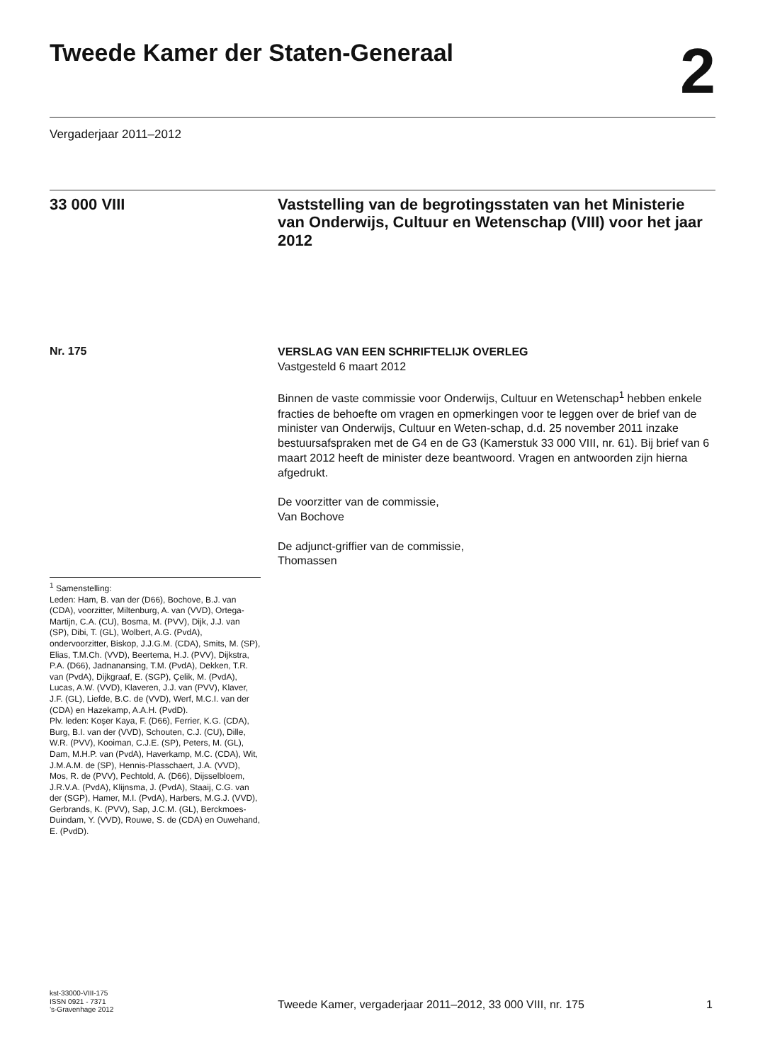Tweede Kamer der Staten-Generaal
2
Vergaderjaar 2011–2012
33 000 VIII
Vaststelling van de begrotingsstaten van het Ministerie van Onderwijs, Cultuur en Wetenschap (VIII) voor het jaar 2012
Nr. 175
VERSLAG VAN EEN SCHRIFTELIJK OVERLEG
Vastgesteld 6 maart 2012
Binnen de vaste commissie voor Onderwijs, Cultuur en Wetenschap<sup>1</sup> hebben enkele fracties de behoefte om vragen en opmerkingen voor te leggen over de brief van de minister van Onderwijs, Cultuur en Weten-schap, d.d. 25 november 2011 inzake bestuursafspraken met de G4 en de G3 (Kamerstuk 33 000 VIII, nr. 61). Bij brief van 6 maart 2012 heeft de minister deze beantwoord. Vragen en antwoorden zijn hierna afgedrukt.
De voorzitter van de commissie,
Van Bochove
De adjunct-griffier van de commissie,
Thomassen
<sup>1</sup> Samenstelling:
Leden: Ham, B. van der (D66), Bochove, B.J. van (CDA), voorzitter, Miltenburg, A. van (VVD), Ortega-Martijn, C.A. (CU), Bosma, M. (PVV), Dijk, J.J. van (SP), Dibi, T. (GL), Wolbert, A.G. (PvdA), ondervoorzitter, Biskop, J.J.G.M. (CDA), Smits, M. (SP), Elias, T.M.Ch. (VVD), Beertema, H.J. (PVV), Dijkstra, P.A. (D66), Jadnanansing, T.M. (PvdA), Dekken, T.R. van (PvdA), Dijkgraaf, E. (SGP), Çelik, M. (PvdA), Lucas, A.W. (VVD), Klaveren, J.J. van (PVV), Klaver, J.F. (GL), Liefde, B.C. de (VVD), Werf, M.C.I. van der (CDA) en Hazekamp, A.A.H. (PvdD).
Plv. leden: Koşer Kaya, F. (D66), Ferrier, K.G. (CDA), Burg, B.I. van der (VVD), Schouten, C.J. (CU), Dille, W.R. (PVV), Kooiman, C.J.E. (SP), Peters, M. (GL), Dam, M.H.P. van (PvdA), Haverkamp, M.C. (CDA), Wit, J.M.A.M. de (SP), Hennis-Plasschaert, J.A. (VVD), Mos, R. de (PVV), Pechtold, A. (D66), Dijsselbloem, J.R.V.A. (PvdA), Klijnsma, J. (PvdA), Staaij, C.G. van der (SGP), Hamer, M.I. (PvdA), Harbers, M.G.J. (VVD), Gerbrands, K. (PVV), Sap, J.C.M. (GL), Berckmoes-Duindam, Y. (VVD), Rouwe, S. de (CDA) en Ouwehand, E. (PvdD).
kst-33000-VIII-175
ISSN 0921 - 7371
’s-Gravenhage 2012
Tweede Kamer, vergaderjaar 2011–2012, 33 000 VIII, nr. 175
1